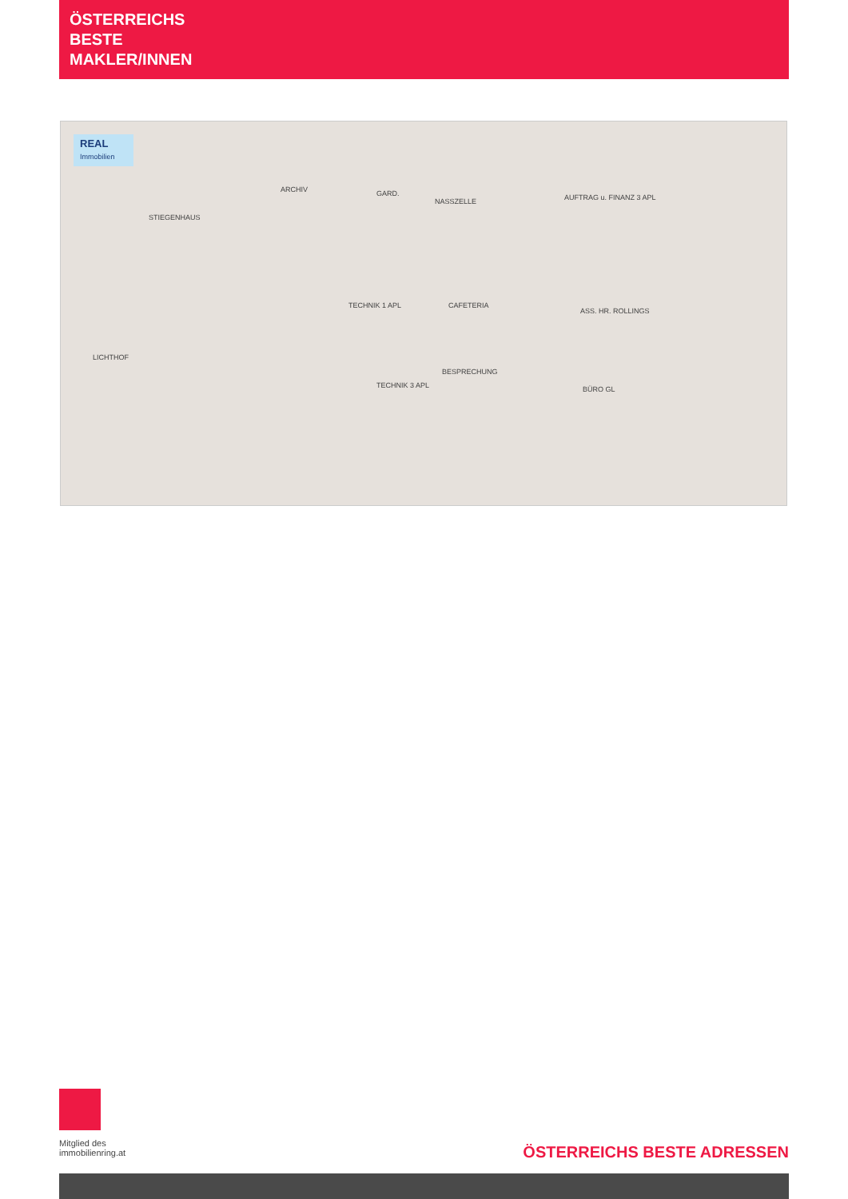ÖSTERREICHS
BESTE
MAKLER/INNEN
REAL
Immobilien
STIEGENHAUS
ARCHIV GARD.
NASSZELLE AUFTRAG u. FINANZ 3 APL
TECHNIK 1 APL CAFETERIA
ASS. HR. ROLLINGS
LICHTHOF
BESPRECHUNG
TECHNIK 3 APL BÜRO GL
Mitglied des
immobilienring.at
ÖSTERREICHS BESTE ADRESSEN